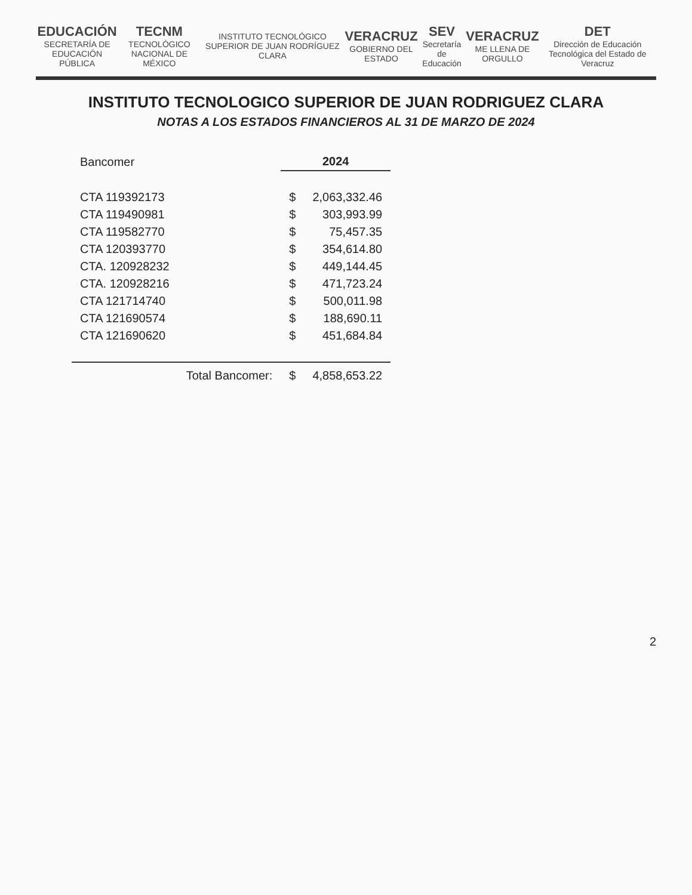EDUCACIÓN
SECRETARÍA DE EDUCACIÓN PÚBLICA
TECNM
TECNOLÓGICO NACIONAL DE MÉXICO
INSTITUTO TECNOLÓGICO SUPERIOR DE JUAN RODRÍGUEZ CLARA
VERACRUZ
GOBIERNO DEL ESTADO
SEV
Secretaría de Educación
VERACRUZ
ME LLENA DE ORGULLO
DET
Dirección de Educación Tecnológica del Estado de Veracruz
INSTITUTO TECNOLOGICO SUPERIOR DE JUAN RODRIGUEZ CLARA
NOTAS A LOS ESTADOS FINANCIEROS AL 31 DE MARZO DE 2024
| Bancomer | | 2024 | |
| CTA 119392173 | | $ | 2,063,332.46 |
| CTA 119490981 | | $ | 303,993.99 |
| CTA 119582770 | | $ | 75,457.35 |
| CTA 120393770 | | $ | 354,614.80 |
| CTA. 120928232 | | $ | 449,144.45 |
| CTA. 120928216 | | $ | 471,723.24 |
| CTA 121714740 | | $ | 500,011.98 |
| CTA 121690574 | | $ | 188,690.11 |
| CTA 121690620 | | $ | 451,684.84 |
| | Total Bancomer: | $ | 4,858,653.22 |
2